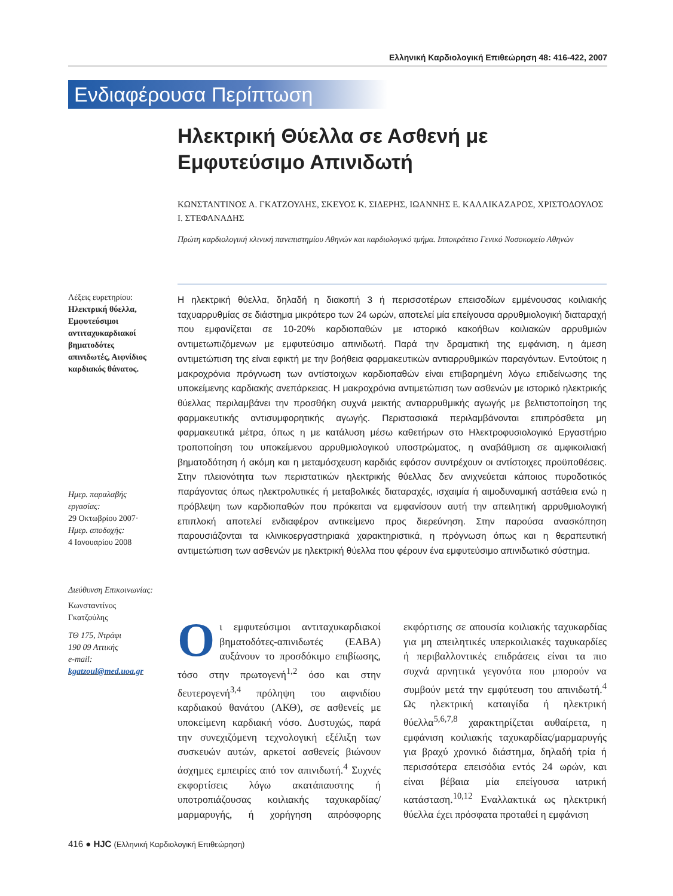Ελληνική Καρδιολογική Επιθεώρηση 48: 416-422, 2007
Ενδιαφέρουσα Περίπτωση
Ηλεκτρική Θύελλα σε Ασθενή με Εμφυτεύσιμο Απινιδωτή
ΚΩΝΣΤΑΝΤΙΝΟΣ Α. ΓΚΑΤΖΟΥΛΗΣ, ΣΚΕΥΟΣ Κ. ΣΙΔΕΡΗΣ, ΙΩΑΝΝΗΣ Ε. ΚΑΛΛΙΚΑΖΑΡΟΣ, ΧΡΙΣΤΟΔΟΥΛΟΣ Ι. ΣΤΕΦΑΝΑΔΗΣ
Πρώτη καρδιολογική κλινική πανεπιστημίου Αθηνών και καρδιολογικό τμήμα. Ιπποκράτειο Γενικό Νοσοκομείο Αθηνών
Λέξεις ευρετηρίου:
Ηλεκτρική θύελλα, Εμφυτεύσιμοι αντιταχυκαρδιακοί βηματοδότες απινιδωτές, Αιφνίδιος καρδιακός θάνατος.
Ημερ. παραλαβής εργασίας:
29 Οκτωβρίου 2007·
Ημερ. αποδοχής:
4 Ιανουαρίου 2008
Διεύθυνση Επικοινωνίας:
Κωνσταντίνος Γκατζούλης
ΤΘ 175, Ντράφι
190 09 Αττικής
e-mail:
kgatzoul@med.uoa.gr
Η ηλεκτρική θύελλα, δηλαδή η διακοπή 3 ή περισσοτέρων επεισοδίων εμμένουσας κοιλιακής ταχυαρρυθμίας σε διάστημα μικρότερο των 24 ωρών, αποτελεί μία επείγουσα αρρυθμιολογική διαταραχή που εμφανίζεται σε 10-20% καρδιοπαθών με ιστορικό κακοήθων κοιλιακών αρρυθμιών αντιμετωπιζόμενων με εμφυτεύσιμο απινιδωτή. Παρά την δραματική της εμφάνιση, η άμεση αντιμετώπιση της είναι εφικτή με την βοήθεια φαρμακευτικών αντιαρρυθμικών παραγόντων. Εντούτοις η μακροχρόνια πρόγνωση των αντίστοιχων καρδιοπαθών είναι επιβαρημένη λόγω επιδείνωσης της υποκείμενης καρδιακής ανεπάρκειας. Η μακροχρόνια αντιμετώπιση των ασθενών με ιστορικό ηλεκτρικής θύελλας περιλαμβάνει την προσθήκη συχνά μεικτής αντιαρρυθμικής αγωγής με βελτιστοποίηση της φαρμακευτικής αντισυμφορητικής αγωγής. Περιστασιακά περιλαμβάνονται επιπρόσθετα μη φαρμακευτικά μέτρα, όπως η με κατάλυση μέσω καθετήρων στο Ηλεκτροφυσιολογικό Εργαστήριο τροποποίηση του υποκείμενου αρρυθμιολογικού υποστρώματος, η αναβάθμιση σε αμφικοιλιακή βηματοδότηση ή ακόμη και η μεταμόσχευση καρδιάς εφόσον συντρέχουν οι αντίστοιχες προϋποθέσεις. Στην πλειονότητα των περιστατικών ηλεκτρικής θύελλας δεν ανιχνεύεται κάποιος πυροδοτικός παράγοντας όπως ηλεκτρολυτικές ή μεταβολικές διαταραχές, ισχαιμία ή αιμοδυναμική αστάθεια ενώ η πρόβλεψη των καρδιοπαθών που πρόκειται να εμφανίσουν αυτή την απειλητική αρρυθμιολογική επιπλοκή αποτελεί ενδιαφέρον αντικείμενο προς διερεύνηση. Στην παρούσα ανασκόπηση παρουσιάζονται τα κλινικοεργαστηριακά χαρακτηριστικά, η πρόγνωση όπως και η θεραπευτική αντιμετώπιση των ασθενών με ηλεκτρική θύελλα που φέρουν ένα εμφυτεύσιμο απινιδωτικό σύστημα.
Οι εμφυτεύσιμοι αντιταχυκαρδιακοί βηματοδότες-απινιδωτές (ΕΑΒΑ) αυξάνουν το προσδόκιμο επιβίωσης, τόσο στην πρωτογενή<sup>1,2</sup> όσο και στην δευτερογενή<sup>3,4</sup> πρόληψη του αιφνιδίου καρδιακού θανάτου (ΑΚΘ), σε ασθενείς με υποκείμενη καρδιακή νόσο. Δυστυχώς, παρά την συνεχιζόμενη τεχνολογική εξέλιξη των συσκευών αυτών, αρκετοί ασθενείς βιώνουν άσχημες εμπειρίες από τον απινιδωτή.<sup>4</sup> Συχνές εκφορτίσεις λόγω ακατάπαυστης ή υποτροπιάζουσας κοιλιακής ταχυκαρδίας/μαρμαρυγής, ή χορήγηση απρόσφορης εκφόρτισης σε απουσία κοιλιακής ταχυκαρδίας για μη απειλητικές υπερκοιλιακές ταχυκαρδίες ή περιβαλλοντικές επιδράσεις είναι τα πιο συχνά αρνητικά γεγονότα που μπορούν να συμβούν μετά την εμφύτευση του απινιδωτή.<sup>4</sup> Ως ηλεκτρική καταιγίδα ή ηλεκτρική θύελλα<sup>5,6,7,8</sup> χαρακτηρίζεται αυθαίρετα, η εμφάνιση κοιλιακής ταχυκαρδίας/μαρμαρυγής για βραχύ χρονικό διάστημα, δηλαδή τρία ή περισσότερα επεισόδια εντός 24 ωρών, και είναι βέβαια μία επείγουσα ιατρική κατάσταση.<sup>10,12</sup> Εναλλακτικά ως ηλεκτρική θύελλα έχει πρόσφατα προταθεί η εμφάνιση
416 ● HJC (Ελληνική Καρδιολογική Επιθεώρηση)